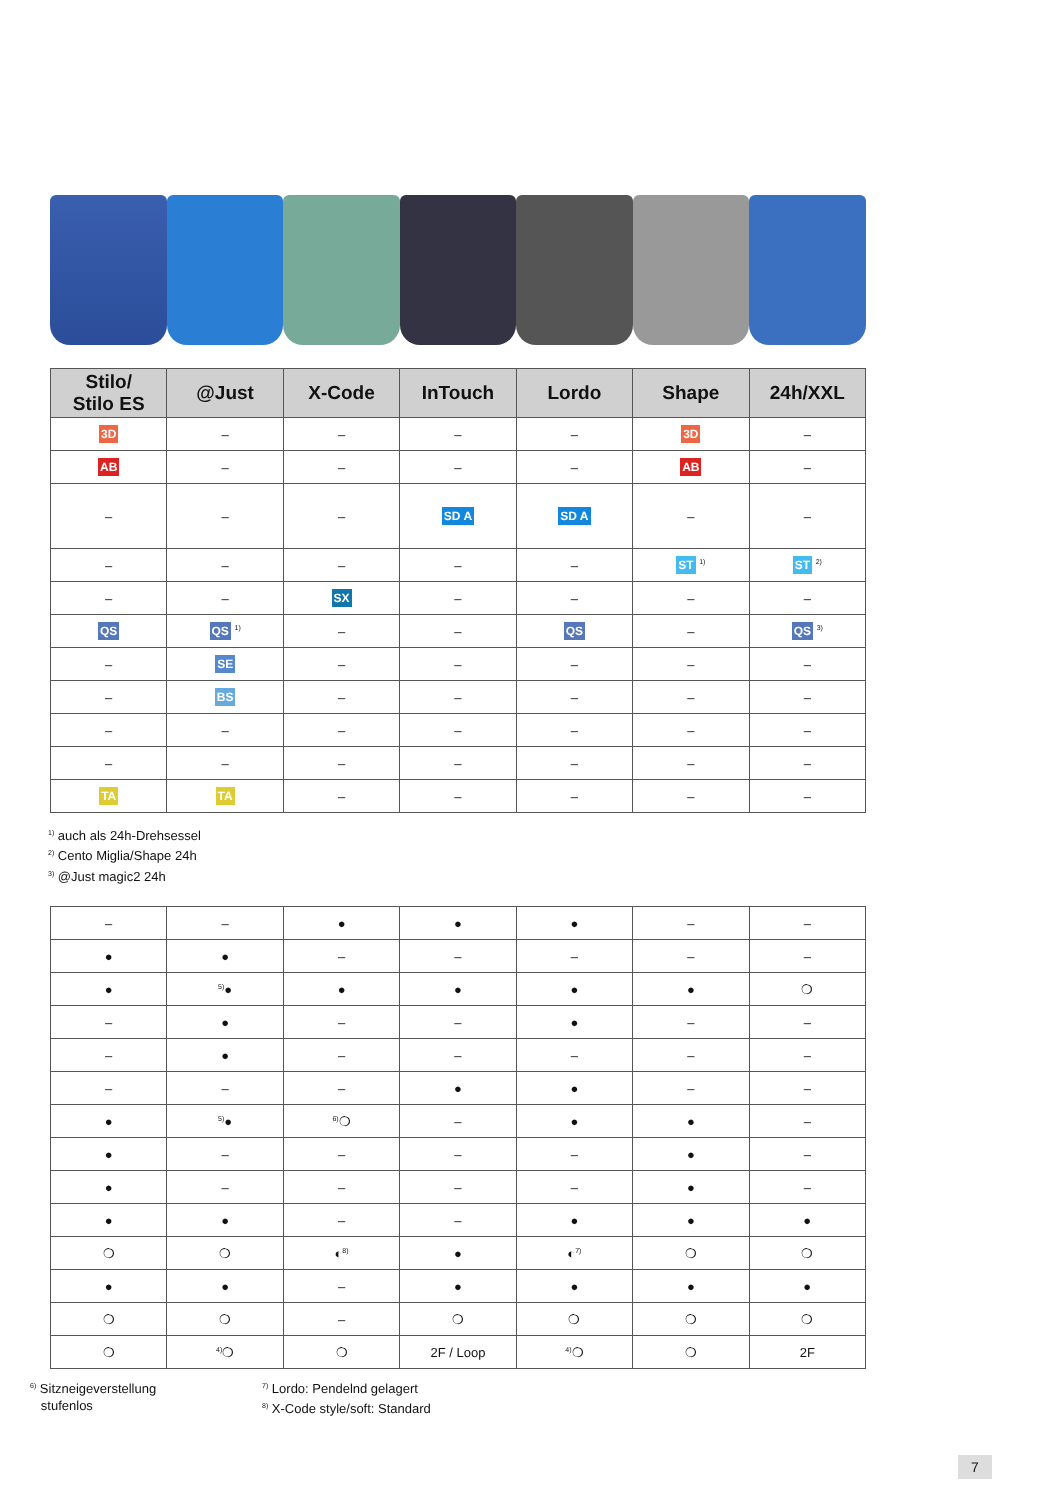| Stilo/ Stilo ES | @Just | X-Code | InTouch | Lordo | Shape | 24h/XXL |
| --- | --- | --- | --- | --- | --- | --- |
| 3D | – | – | – | – | 3D | – |
| AB | – | – | – | – | AB | – |
| – | – | – | SD A | SD A | – | – |
| – | – | – | – | – | ST <sup>1)</sup> | ST <sup>2)</sup> |
| – | – | SX | – | – | – | – |
| QS | QS <sup>1)</sup> | – | – | QS | – | QS <sup>3)</sup> |
| – | SE | – | – | – | – | – |
| – | BS | – | – | – | – | – |
| – | – | – | – | – | – | – |
| – | – | – | – | – | – | – |
| TA | TA | – | – | – | – | – |
<sup>1)</sup> auch als 24h-Drehsessel
<sup>2)</sup> Cento Miglia/Shape 24h
<sup>3)</sup> @Just magic2 24h
| – | – | ● | ● | ● | – | – |
| ● | ● | – | – | – | – | – |
| ● | <sup>5)</sup>● | ● | ● | ● | ● | ❍ |
| – | ● | – | – | ● | – | – |
| – | ● | – | – | – | – | – |
| – | – | – | ● | ● | – | – |
| ● | <sup>5)</sup>● | <sup>6)</sup>❍ | – | ● | ● | – |
| ● | – | – | – | – | ● | – |
| ● | – | – | – | – | ● | – |
| ● | ● | – | – | ● | ● | ● |
| ❍ | ❍ | ◐<sup>8)</sup> | ● | ◐<sup>7)</sup> | ❍ | ❍ |
| ● | ● | – | ● | ● | ● | ● |
| ❍ | ❍ | – | ❍ | ❍ | ❍ | ❍ |
| ❍ | <sup>4)</sup>❍ | ❍ | 2F / Loop | <sup>4)</sup>❍ | ❍ | 2F |
<sup>6)</sup> Sitzneigeverstellung
stufenlos
<sup>7)</sup> Lordo: Pendelnd gelagert
<sup>8)</sup> X-Code style/soft: Standard
7